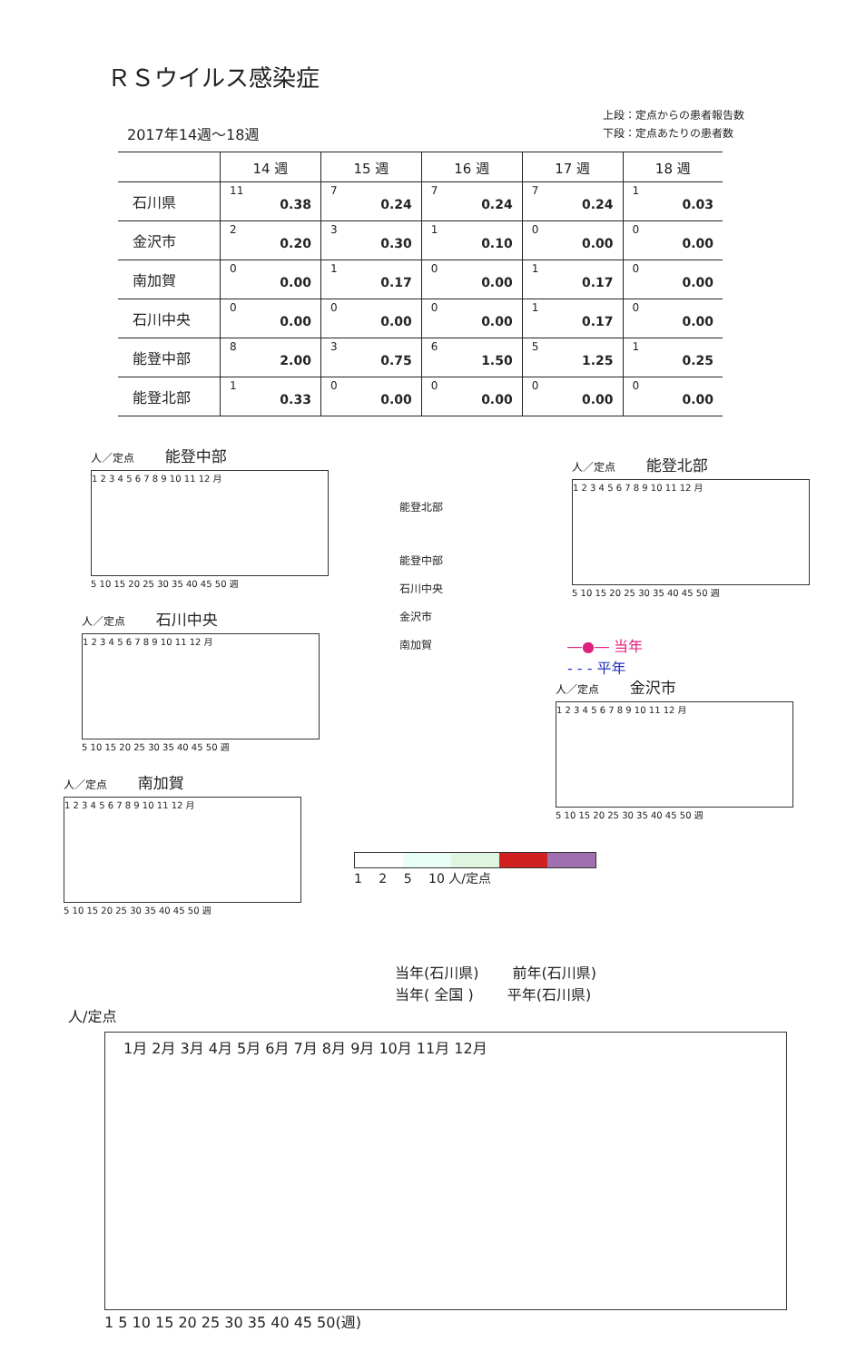ＲＳウイルス感染症
2017年14週～18週
上段：定点からの患者報告数
下段：定点あたりの患者数
| | 14 週 | 15 週 | 16 週 | 17 週 | 18 週 |
| --- | --- | --- | --- | --- | --- |
| 石川県 | 11 0.38 | 7 0.24 | 7 0.24 | 7 0.24 | 1 0.03 |
| 金沢市 | 2 0.20 | 3 0.30 | 1 0.10 | 0 0.00 | 0 0.00 |
| 南加賀 | 0 0.00 | 1 0.17 | 0 0.00 | 1 0.17 | 0 0.00 |
| 石川中央 | 0 0.00 | 0 0.00 | 0 0.00 | 1 0.17 | 0 0.00 |
| 能登中部 | 8 2.00 | 3 0.75 | 6 1.50 | 5 1.25 | 1 0.25 |
| 能登北部 | 1 0.33 | 0 0.00 | 0 0.00 | 0 0.00 | 0 0.00 |
人／定点 能登中部
1 2 3 4 5 6 7 8 9 10 11 12 月
5 10 15 20 25 30 35 40 45 50 週
人／定点 能登北部
1 2 3 4 5 6 7 8 9 10 11 12 月
5 10 15 20 25 30 35 40 45 50 週
人／定点 石川中央
1 2 3 4 5 6 7 8 9 10 11 12 月
5 10 15 20 25 30 35 40 45 50 週
能登北部
能登中部
石川中央
金沢市
南加賀
―●― 当年
- - - 平年
人／定点 金沢市
1 2 3 4 5 6 7 8 9 10 11 12 月
5 10 15 20 25 30 35 40 45 50 週
人／定点 南加賀
1 2 3 4 5 6 7 8 9 10 11 12 月
5 10 15 20 25 30 35 40 45 50 週
1 　2 　5 　10 人/定点
当年(石川県) 　　前年(石川県)
当年( 全国 ) 　　平年(石川県)
人/定点
1月 2月 3月 4月 5月 6月 7月 8月 9月 10月 11月 12月
1 5 10 15 20 25 30 35 40 45 50(週)